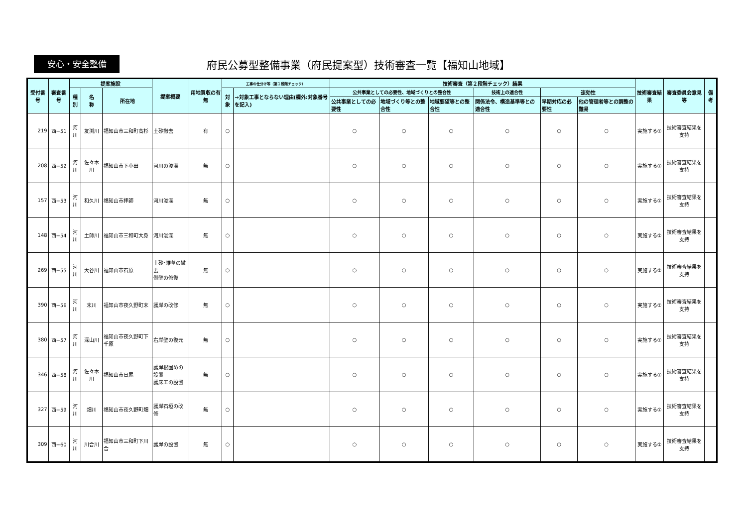安心・安全整備
府民公募型整備事業（府民提案型）技術審査一覧【福知山地域】
| 受付番号 | 審査番号 | 提案施設 | | | 提案概要 | 用地買収の有無 | 工事の仕分け等（第１段階チェック） | | 技術審査（第２段階チェック）結果 | | | | | | 技術審査結果 | 審査委員会意見等 | 備考 |
| --- | --- | --- | --- | --- | --- | --- | --- | --- | --- | --- | --- | --- | --- | --- | --- | --- | --- |
| | | 種別 | 名 称 | 所在地 | | | 対象 | →対象工事とならない理由(欄外:対象番号を記入) | 公共事業としての必要性、地域づくりとの整合性 | | | 技術上の適合性 | 速効性 | | | | |
| | | | | | | | | | 公共事業としての必要性 | 地域づくり等との整合性 | 地域要望等との整合性 | 関係法令、構造基準等との適合性 | 早期対応の必要性 | 他の管理者等との調整の難易 | | | |
| 219 | 西−51 | 河川 | 友渕川 | 福知山市三和町高杉 | 土砂撤去 | 有 | ○ | | ○ | ○ | ○ | ○ | ○ | ○ | 実施する① | 技術審査結果を支持 | |
| 208 | 西−52 | 河川 | 佐々木川 | 福知山市下小田 | 河川の浚渫 | 無 | ○ | | ○ | ○ | ○ | ○ | ○ | ○ | 実施する① | 技術審査結果を支持 | |
| 157 | 西−53 | 河川 | 和久川 | 福知山市拝師 | 河川浚渫 | 無 | ○ | | ○ | ○ | ○ | ○ | ○ | ○ | 実施する① | 技術審査結果を支持 | |
| 148 | 西−54 | 河川 | 土師川 | 福知山市三和町大身 | 河川浚渫 | 無 | ○ | | ○ | ○ | ○ | ○ | ○ | ○ | 実施する① | 技術審査結果を支持 | |
| 269 | 西−55 | 河川 | 大谷川 | 福知山市石原 | 土砂･雑草の撤去 側壁の修復 | 無 | ○ | | ○ | ○ | ○ | ○ | ○ | ○ | 実施する① | 技術審査結果を支持 | |
| 390 | 西−56 | 河川 | 末川 | 福知山市夜久野町末 | 護岸の改修 | 無 | ○ | | ○ | ○ | ○ | ○ | ○ | ○ | 実施する① | 技術審査結果を支持 | |
| 380 | 西−57 | 河川 | 深山川 | 福知山市夜久野町下千原 | 右岸壁の復元 | 無 | ○ | | ○ | ○ | ○ | ○ | ○ | ○ | 実施する① | 技術審査結果を支持 | |
| 346 | 西−58 | 河川 | 佐々木川 | 福知山市日尾 | 護岸根固めの設置 護床工の設置 | 無 | ○ | | ○ | ○ | ○ | ○ | ○ | ○ | 実施する① | 技術審査結果を支持 | |
| 327 | 西−59 | 河川 | 畑川 | 福知山市夜久野町畑 | 護岸石垣の改修 | 無 | ○ | | ○ | ○ | ○ | ○ | ○ | ○ | 実施する① | 技術審査結果を支持 | |
| 309 | 西−60 | 河川 | 川合川 | 福知山市三和町下川合 | 護岸の設置 | 無 | ○ | | ○ | ○ | ○ | ○ | ○ | ○ | 実施する① | 技術審査結果を支持 | |